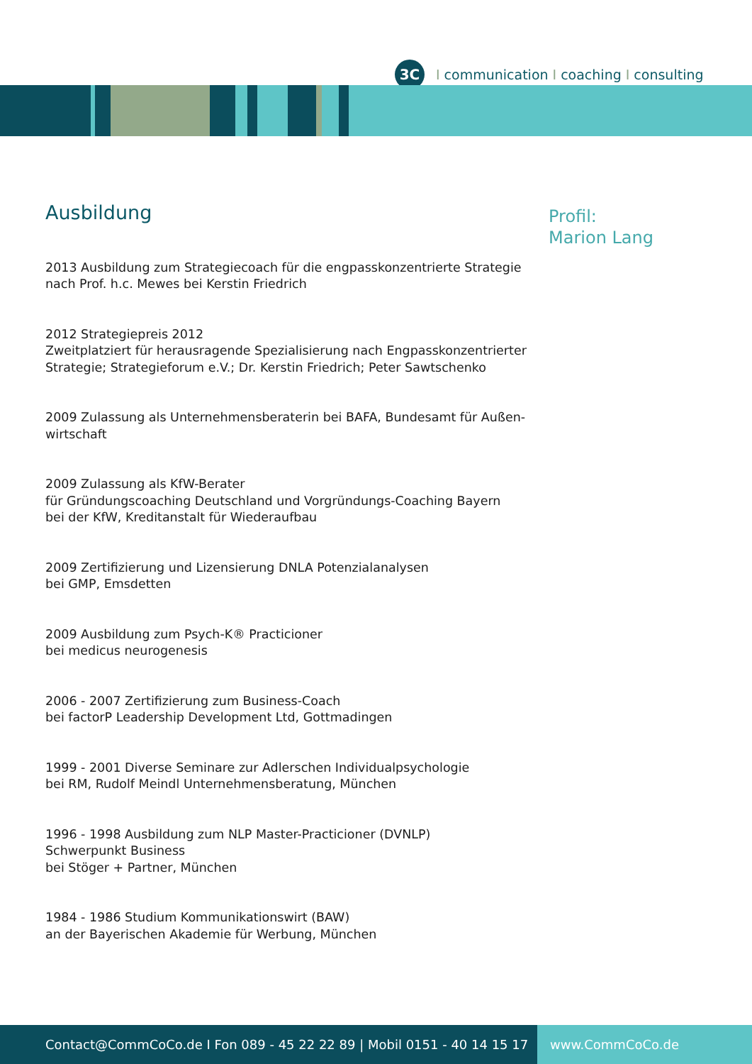3C
Icommunication I coaching I consulting
Ausbildung
2013 Ausbildung zum Strategiecoach für die engpasskonzentrierte Strategie
nach Prof. h.c. Mewes bei Kerstin Friedrich
2012 Strategiepreis 2012
Zweitplatziert für herausragende Spezialisierung nach Engpasskonzentrierter
Strategie; Strategieforum e.V.; Dr. Kerstin Friedrich; Peter Sawtschenko
2009 Zulassung als Unternehmensberaterin bei BAFA, Bundesamt für Außen-
wirtschaft
2009 Zulassung als KfW-Berater
für Gründungscoaching Deutschland und Vorgründungs-Coaching Bayern
bei der KfW, Kreditanstalt für Wiederaufbau
2009 Zertifizierung und Lizensierung DNLA Potenzialanalysen
bei GMP, Emsdetten
2009 Ausbildung zum Psych-K® Practicioner
bei medicus neurogenesis
2006 - 2007 Zertifizierung zum Business-Coach
bei factorP Leadership Development Ltd, Gottmadingen
1999 - 2001 Diverse Seminare zur Adlerschen Individualpsychologie
bei RM, Rudolf Meindl Unternehmensberatung, München
1996 - 1998 Ausbildung zum NLP Master-Practicioner (DVNLP)
Schwerpunkt Business
bei Stöger + Partner, München
1984 - 1986 Studium Kommunikationswirt (BAW)
an der Bayerischen Akademie für Werbung, München
Profil:
Marion Lang
Contact@CommCoCo.de I Fon 089 - 45 22 22 89 | Mobil 0151 - 40 14 15 17 www.CommCoCo.de